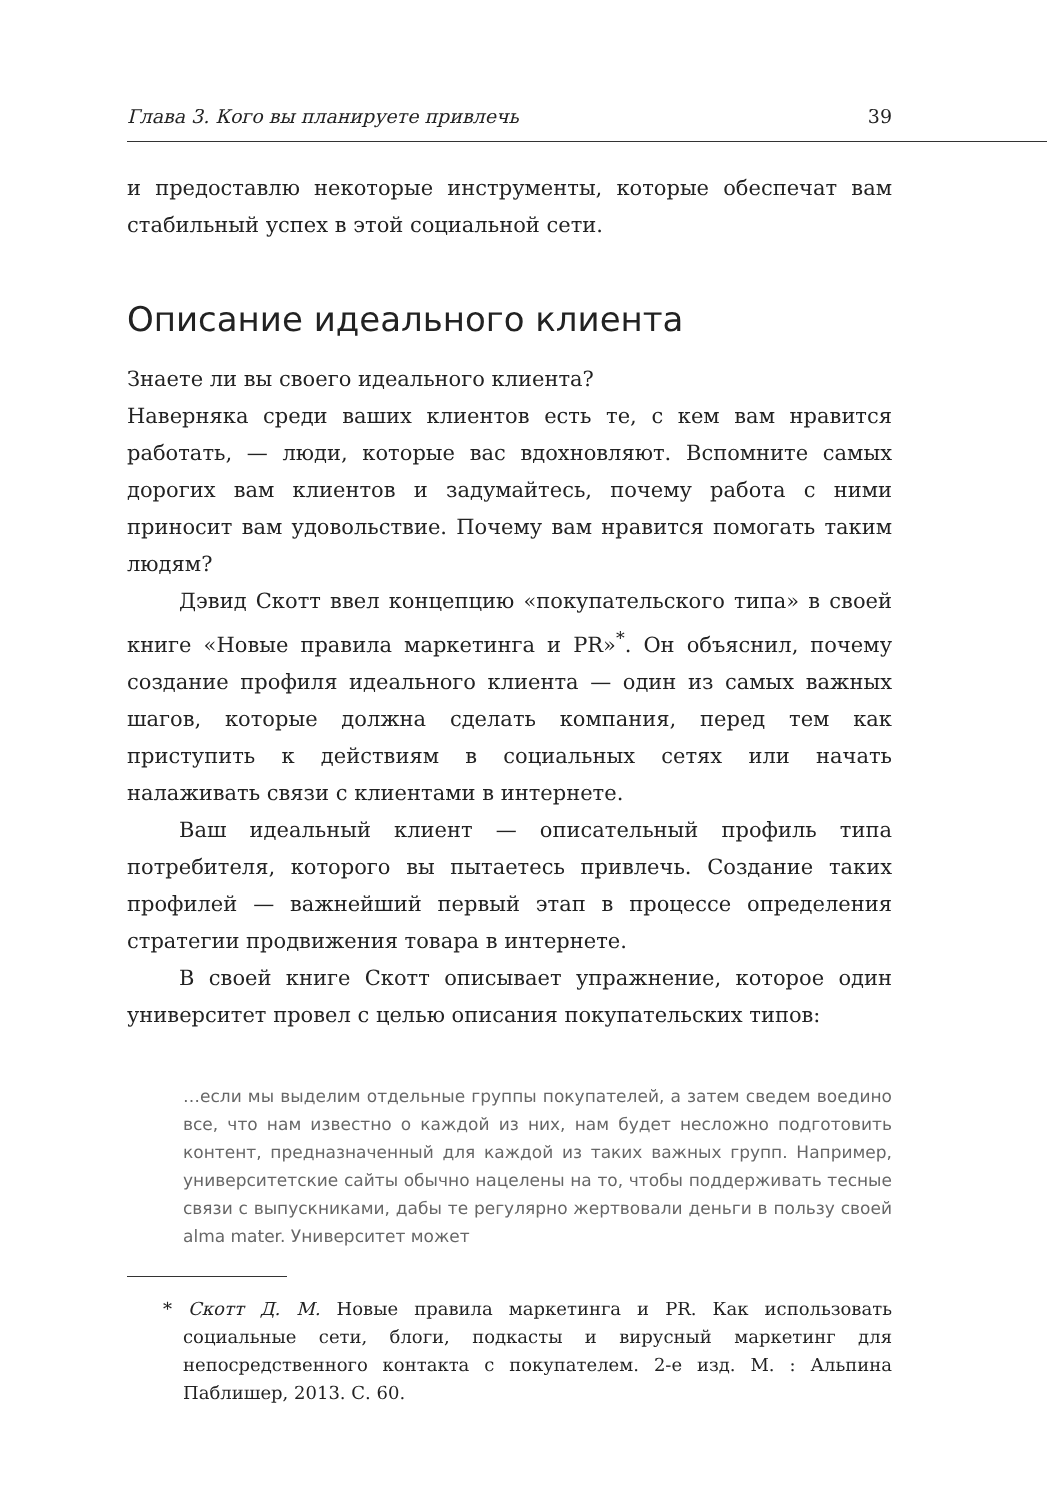Глава 3. Кого вы планируете привлечь 39
и предоставлю некоторые инструменты, которые обеспечат вам стабильный успех в этой социальной сети.
Описание идеального клиента
Знаете ли вы своего идеального клиента?
Наверняка среди ваших клиентов есть те, с кем вам нравится работать, — люди, которые вас вдохновляют. Вспомните самых дорогих вам клиентов и задумайтесь, почему работа с ними приносит вам удовольствие. Почему вам нравится помогать таким людям?
Дэвид Скотт ввел концепцию «покупательского типа» в своей книге «Новые правила маркетинга и PR»<sup>*</sup>. Он объяснил, почему создание профиля идеального клиента — один из самых важных шагов, которые должна сделать компания, перед тем как приступить к действиям в социальных сетях или начать налаживать связи с клиентами в интернете.
Ваш идеальный клиент — описательный профиль типа потребителя, которого вы пытаетесь привлечь. Создание таких профилей — важнейший первый этап в процессе определения стратегии продвижения товара в интернете.
В своей книге Скотт описывает упражнение, которое один университет провел с целью описания покупательских типов:
…если мы выделим отдельные группы покупателей, а затем сведем воедино все, что нам известно о каждой из них, нам будет несложно подготовить контент, предназначенный для каждой из таких важных групп. Например, университетские сайты обычно нацелены на то, чтобы поддерживать тесные связи с выпускниками, дабы те регулярно жертвовали деньги в пользу своей alma mater. Университет может
* Скотт Д. М. Новые правила маркетинга и PR. Как использовать социальные сети, блоги, подкасты и вирусный маркетинг для непосредственного контакта с покупателем. 2-е изд. М. : Альпина Паблишер, 2013. С. 60.